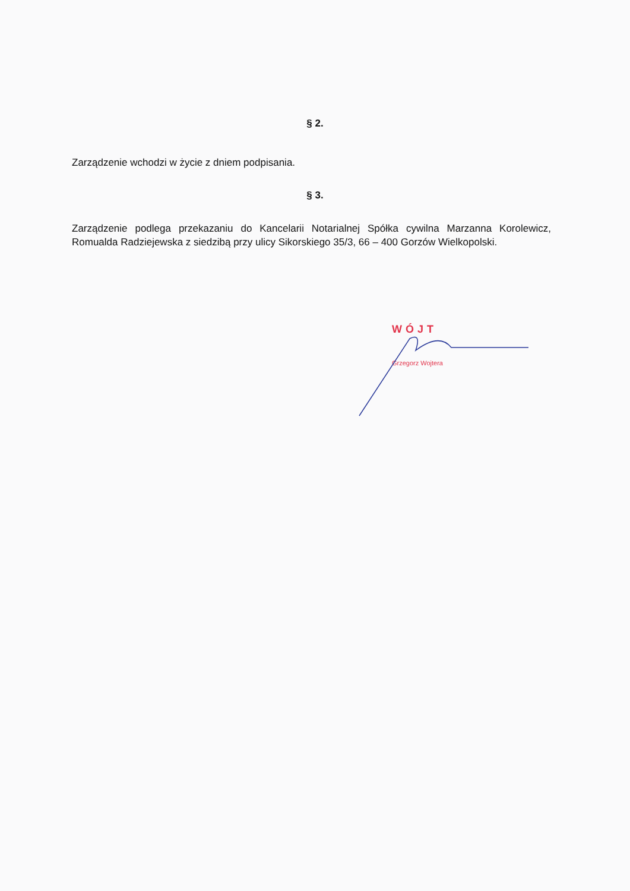§ 2.
Zarządzenie wchodzi w życie z dniem podpisania.
§ 3.
Zarządzenie podlega przekazaniu do Kancelarii Notarialnej Spółka cywilna Marzanna Korolewicz, Romualda Radziejewska z siedzibą przy ulicy Sikorskiego 35/3, 66 – 400 Gorzów Wielkopolski.
WÓJT
Grzegorz Wojtera